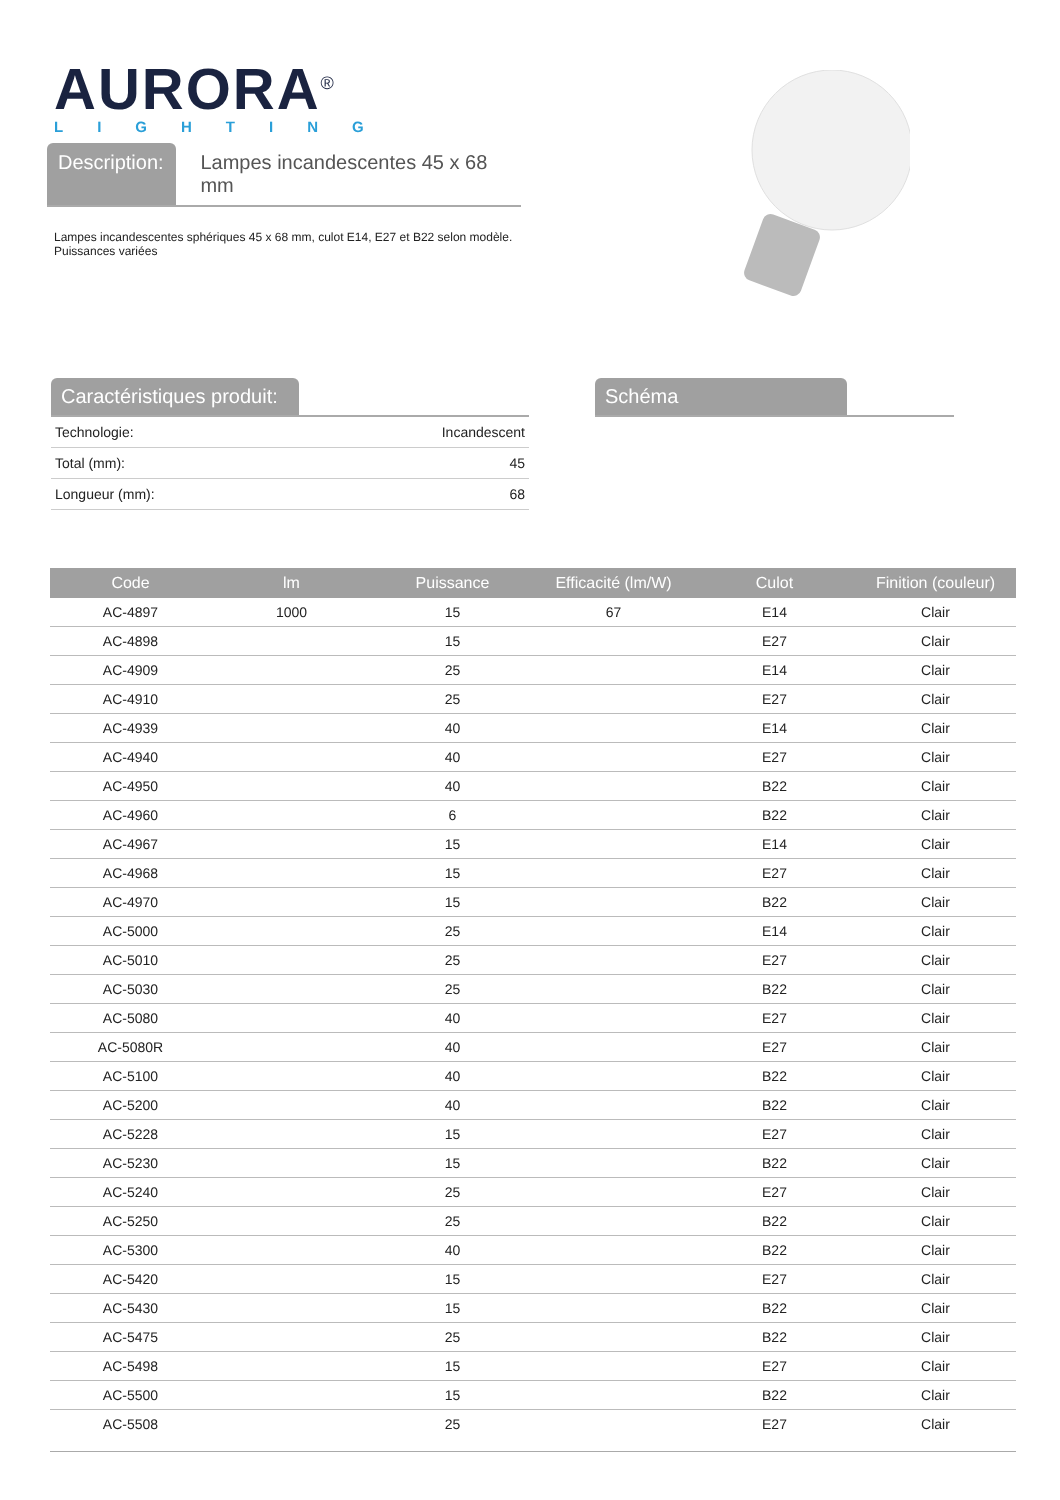AURORA<sup>®</sup>
LIGHTING
Description:
Lampes incandescentes 45 x 68 mm
Lampes incandescentes sphériques 45 x 68 mm, culot E14, E27 et B22 selon modèle.
Puissances variées
Caractéristiques produit:
| Technologie: | Incandescent |
| Total (mm): | 45 |
| Longueur (mm): | 68 |
Schéma
| Code | lm | Puissance | Efficacité (lm/W) | Culot | Finition (couleur) |
| --- | --- | --- | --- | --- | --- |
| AC-4897 | 1000 | 15 | 67 | E14 | Clair |
| AC-4898 | | 15 | | E27 | Clair |
| AC-4909 | | 25 | | E14 | Clair |
| AC-4910 | | 25 | | E27 | Clair |
| AC-4939 | | 40 | | E14 | Clair |
| AC-4940 | | 40 | | E27 | Clair |
| AC-4950 | | 40 | | B22 | Clair |
| AC-4960 | | 6 | | B22 | Clair |
| AC-4967 | | 15 | | E14 | Clair |
| AC-4968 | | 15 | | E27 | Clair |
| AC-4970 | | 15 | | B22 | Clair |
| AC-5000 | | 25 | | E14 | Clair |
| AC-5010 | | 25 | | E27 | Clair |
| AC-5030 | | 25 | | B22 | Clair |
| AC-5080 | | 40 | | E27 | Clair |
| AC-5080R | | 40 | | E27 | Clair |
| AC-5100 | | 40 | | B22 | Clair |
| AC-5200 | | 40 | | B22 | Clair |
| AC-5228 | | 15 | | E27 | Clair |
| AC-5230 | | 15 | | B22 | Clair |
| AC-5240 | | 25 | | E27 | Clair |
| AC-5250 | | 25 | | B22 | Clair |
| AC-5300 | | 40 | | B22 | Clair |
| AC-5420 | | 15 | | E27 | Clair |
| AC-5430 | | 15 | | B22 | Clair |
| AC-5475 | | 25 | | B22 | Clair |
| AC-5498 | | 15 | | E27 | Clair |
| AC-5500 | | 15 | | B22 | Clair |
| AC-5508 | | 25 | | E27 | Clair |